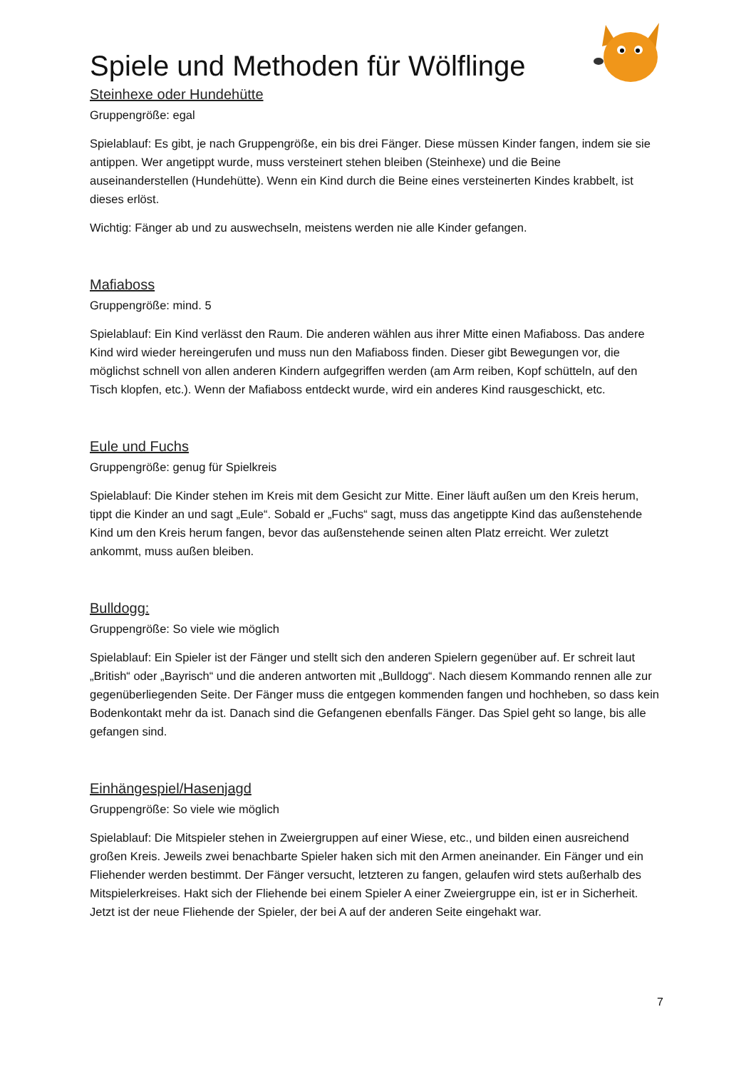Spiele und Methoden für Wölflinge
Steinhexe oder Hundehütte
Gruppengröße: egal
Spielablauf: Es gibt, je nach Gruppengröße, ein bis drei Fänger. Diese müssen Kinder fangen, indem sie sie antippen. Wer angetippt wurde, muss versteinert stehen bleiben (Steinhexe) und die Beine auseinanderstellen (Hundehütte). Wenn ein Kind durch die Beine eines versteinerten Kindes krabbelt, ist dieses erlöst.
Wichtig: Fänger ab und zu auswechseln, meistens werden nie alle Kinder gefangen.
Mafiaboss
Gruppengröße: mind. 5
Spielablauf: Ein Kind verlässt den Raum. Die anderen wählen aus ihrer Mitte einen Mafiaboss. Das andere Kind wird wieder hereingerufen und muss nun den Mafiaboss finden. Dieser gibt Bewegungen vor, die möglichst schnell von allen anderen Kindern aufgegriffen werden (am Arm reiben, Kopf schütteln, auf den Tisch klopfen, etc.). Wenn der Mafiaboss entdeckt wurde, wird ein anderes Kind rausgeschickt, etc.
Eule und Fuchs
Gruppengröße: genug für Spielkreis
Spielablauf: Die Kinder stehen im Kreis mit dem Gesicht zur Mitte. Einer läuft außen um den Kreis herum, tippt die Kinder an und sagt „Eule“. Sobald er „Fuchs“ sagt, muss das angetippte Kind das außenstehende Kind um den Kreis herum fangen, bevor das außenstehende seinen alten Platz erreicht. Wer zuletzt ankommt, muss außen bleiben.
Bulldogg:
Gruppengröße: So viele wie möglich
Spielablauf: Ein Spieler ist der Fänger und stellt sich den anderen Spielern gegenüber auf. Er schreit laut „British“ oder „Bayrisch“ und die anderen antworten mit „Bulldogg“. Nach diesem Kommando rennen alle zur gegenüberliegenden Seite. Der Fänger muss die entgegen kommenden fangen und hochheben, so dass kein Bodenkontakt mehr da ist. Danach sind die Gefangenen ebenfalls Fänger. Das Spiel geht so lange, bis alle gefangen sind.
Einhängespiel/Hasenjagd
Gruppengröße: So viele wie möglich
Spielablauf: Die Mitspieler stehen in Zweiergruppen auf einer Wiese, etc., und bilden einen ausreichend großen Kreis. Jeweils zwei benachbarte Spieler haken sich mit den Armen aneinander. Ein Fänger und ein Fliehender werden bestimmt. Der Fänger versucht, letzteren zu fangen, gelaufen wird stets außerhalb des Mitspielerkreises. Hakt sich der Fliehende bei einem Spieler A einer Zweiergruppe ein, ist er in Sicherheit. Jetzt ist der neue Fliehende der Spieler, der bei A auf der anderen Seite eingehakt war.
7